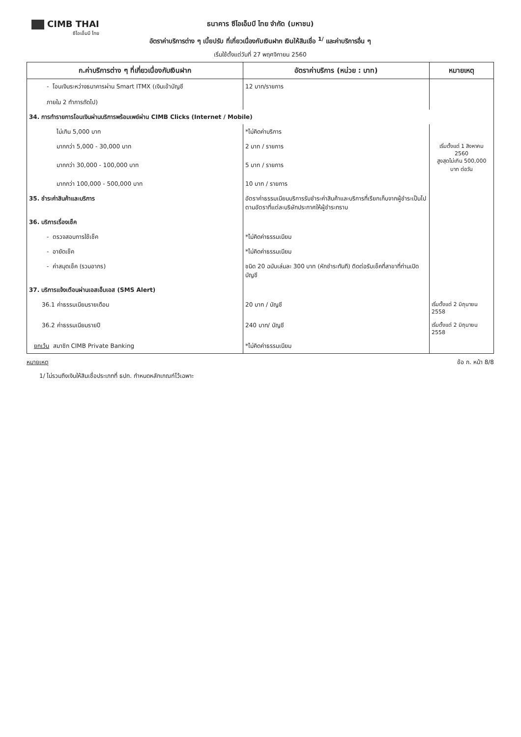CIMB THAI
ซีไอเอ็มบี ไทย
ธนาคาร ซีไอเอ็มบี ไทย จำกัด (มหาชน)
อัตราค่าบริการต่าง ๆ เบี้ยปรับ ที่เกี่ยวเนื่องกับเงินฝาก เงินให้สินเชื่อ <sup>1/</sup> และค่าบริการอื่น ๆ
เริ่มใช้ตั้งแต่วันที่ 27 พฤศจิกายน 2560
| ก.ค่าบริการต่าง ๆ ที่เกี่ยวเนื่องกับเงินฝาก | อัตราค่าบริการ (หน่วย : บาท) | หมายเหตุ |
| --- | --- | --- |
| - โอนเงินระหว่างธนาคารผ่าน Smart ITMX (เงินเข้าบัญชี ภายใน 2 ทำการถัดไป) | 12 บาท/รายการ | |
| 34. การทำรายการโอนเงินผ่านบริการพร้อมเพย์ผ่าน CIMB Clicks (Internet / Mobile) | | |
| ไม่เกิน 5,000 บาท | *ไม่คิดค่าบริการ | |
| มากกว่า 5,000 - 30,000 บาท | 2 บาท / รายการ | เริ่มตั้งแต่ 1 สิงหาคม 2560 สูงสุดไม่เกิน 500,000 บาท ต่อวัน |
| มากกว่า 30,000 - 100,000 บาท | 5 บาท / รายการ | |
| มากกว่า 100,000 - 500,000 บาท | 10 บาท / รายการ | |
| 35. ชำระค่าสินค้าและบริการ | อัตราค่าธรรมเนียมบริการรับชำระค่าสินค้าและบริการที่เรียกเก็บจากผู้ชำระเป็นไปตามอัตราที่แต่ละบริษัทประกาศให้ผู้ชำระทราบ | |
| 36. บริการเรื่องเช็ค | | |
| - ตรวจสอบการใช้เช็ค | *ไม่คิดค่าธรรมเนียม | |
| - อายัดเช็ค | *ไม่คิดค่าธรรมเนียม | |
| - ค่าสมุดเช็ค (รวมอากร) | ชนิด 20 ฉบับเล่มละ 300 บาท (หักชำระทันที) ติดต่อรับเช็คที่สาขาที่ท่านเปิดบัญชี | |
| 37. บริการแจ้งเตือนผ่านเอสเอ็มเอส (SMS Alert) | | |
| 36.1 ค่าธรรมเนียมรายเดือน | 20 บาท / บัญชี | เริ่มตั้งแต่ 2 มิถุนายน 2558 |
| 36.2 ค่าธรรมเนียมรายปี | 240 บาท/ บัญชี | เริ่มตั้งแต่ 2 มิถุนายน 2558 |
| ยกเว้น สมาชิก CIMB Private Banking | *ไม่คิดค่าธรรมเนียม | |
หมายเหตุ ข้อ ก. หน้า 8/8
1/ ไม่รวมถึงเงินให้สินเชื่อประเภทที่ ธปท. กำหนดหลักเกณฑ์ไว้เฉพาะ